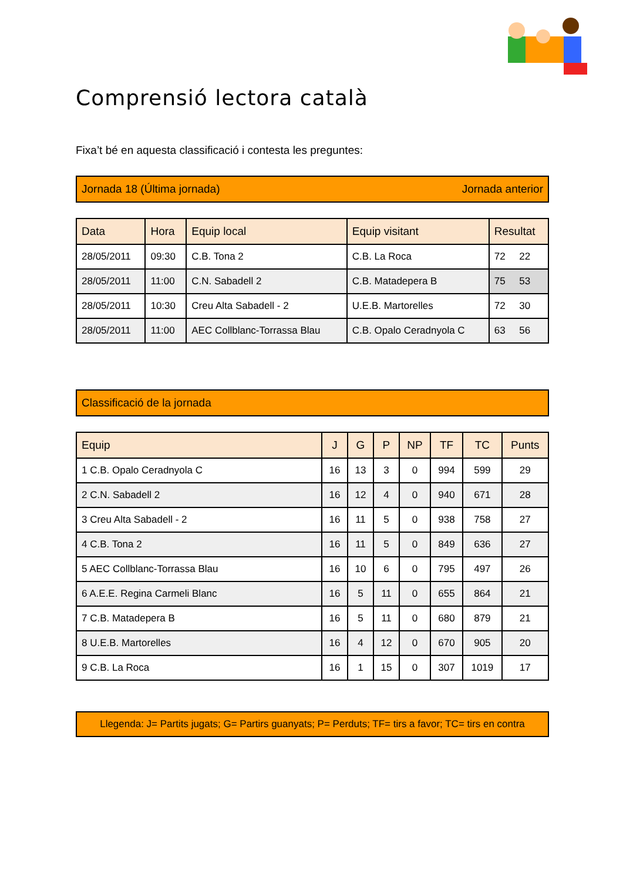Comprensió lectora català
Fixa’t bé en aquesta classificació i contesta les preguntes:
Jornada 18 (Última jornada) Jornada anterior
| Data | Hora | Equip local | Equip visitant | Resultat |
| --- | --- | --- | --- | --- |
| 28/05/2011 | 09:30 | C.B. Tona 2 | C.B. La Roca | 72 22 |
| 28/05/2011 | 11:00 | C.N. Sabadell 2 | C.B. Matadepera B | 75 53 |
| 28/05/2011 | 10:30 | Creu Alta Sabadell - 2 | U.E.B. Martorelles | 72 30 |
| 28/05/2011 | 11:00 | AEC Collblanc-Torrassa Blau | C.B. Opalo Ceradnyola C | 63 56 |
Classificació de la jornada
| Equip | J | G | P | NP | TF | TC | Punts |
| --- | --- | --- | --- | --- | --- | --- | --- |
| 1 C.B. Opalo Ceradnyola C | 16 | 13 | 3 | 0 | 994 | 599 | 29 |
| 2 C.N. Sabadell 2 | 16 | 12 | 4 | 0 | 940 | 671 | 28 |
| 3 Creu Alta Sabadell - 2 | 16 | 11 | 5 | 0 | 938 | 758 | 27 |
| 4 C.B. Tona 2 | 16 | 11 | 5 | 0 | 849 | 636 | 27 |
| 5 AEC Collblanc-Torrassa Blau | 16 | 10 | 6 | 0 | 795 | 497 | 26 |
| 6 A.E.E. Regina Carmeli Blanc | 16 | 5 | 11 | 0 | 655 | 864 | 21 |
| 7 C.B. Matadepera B | 16 | 5 | 11 | 0 | 680 | 879 | 21 |
| 8 U.E.B. Martorelles | 16 | 4 | 12 | 0 | 670 | 905 | 20 |
| 9 C.B. La Roca | 16 | 1 | 15 | 0 | 307 | 1019 | 17 |
Llegenda: J= Partits jugats; G= Partirs guanyats; P= Perduts; TF= tirs a favor; TC= tirs en contra